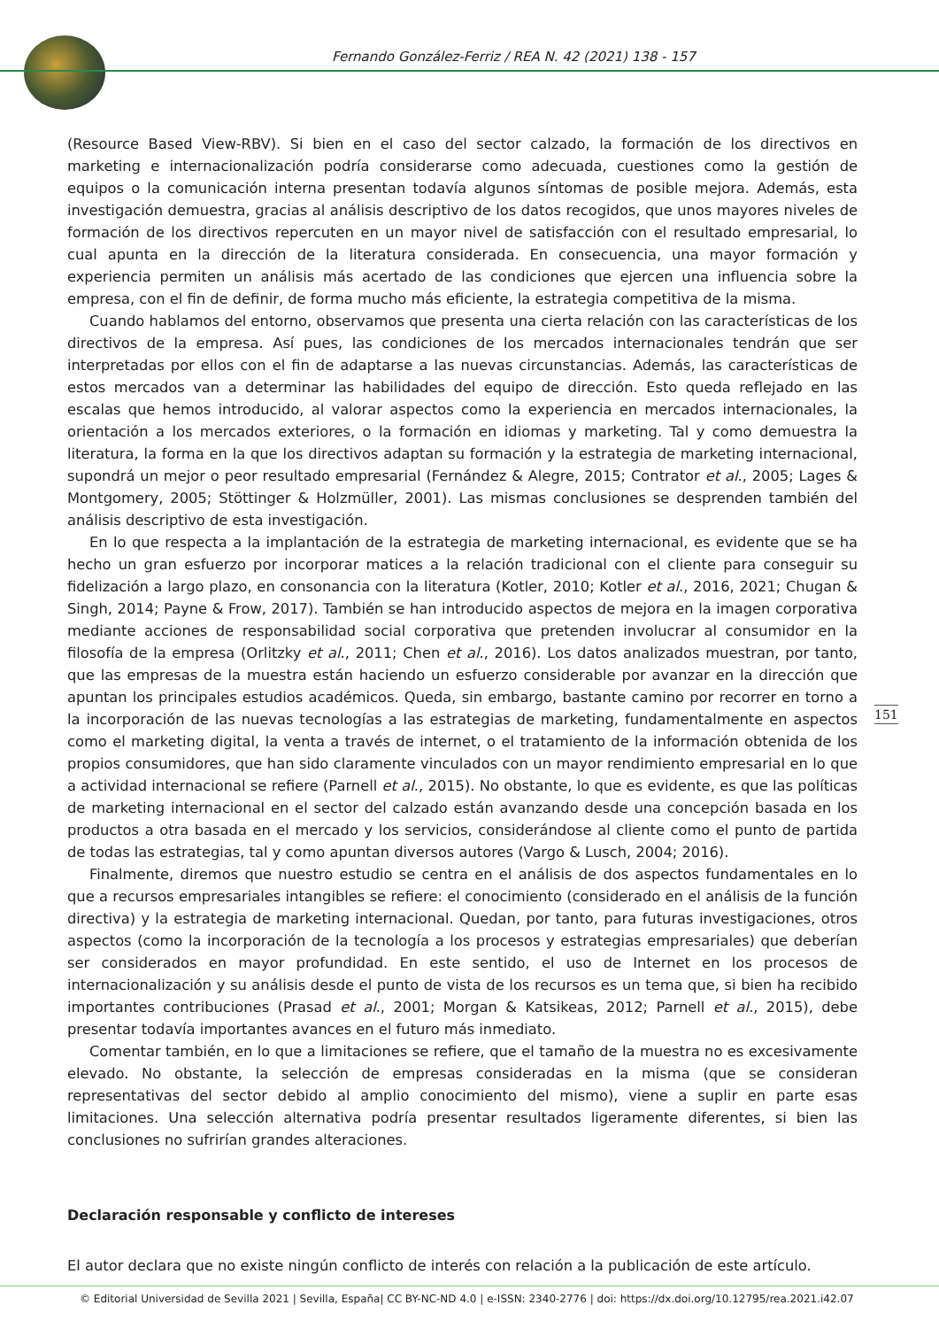Fernando González-Ferriz / REA N. 42 (2021) 138 - 157
(Resource Based View-RBV). Si bien en el caso del sector calzado, la formación de los directivos en marketing e internacionalización podría considerarse como adecuada, cuestiones como la gestión de equipos o la comunicación interna presentan todavía algunos síntomas de posible mejora. Además, esta investigación demuestra, gracias al análisis descriptivo de los datos recogidos, que unos mayores niveles de formación de los directivos repercuten en un mayor nivel de satisfacción con el resultado empresarial, lo cual apunta en la dirección de la literatura considerada. En consecuencia, una mayor formación y experiencia permiten un análisis más acertado de las condiciones que ejercen una influencia sobre la empresa, con el fin de definir, de forma mucho más eficiente, la estrategia competitiva de la misma.
Cuando hablamos del entorno, observamos que presenta una cierta relación con las características de los directivos de la empresa. Así pues, las condiciones de los mercados internacionales tendrán que ser interpretadas por ellos con el fin de adaptarse a las nuevas circunstancias. Además, las características de estos mercados van a determinar las habilidades del equipo de dirección. Esto queda reflejado en las escalas que hemos introducido, al valorar aspectos como la experiencia en mercados internacionales, la orientación a los mercados exteriores, o la formación en idiomas y marketing. Tal y como demuestra la literatura, la forma en la que los directivos adaptan su formación y la estrategia de marketing internacional, supondrá un mejor o peor resultado empresarial (Fernández & Alegre, 2015; Contrator et al., 2005; Lages & Montgomery, 2005; Stöttinger & Holzmüller, 2001). Las mismas conclusiones se desprenden también del análisis descriptivo de esta investigación.
En lo que respecta a la implantación de la estrategia de marketing internacional, es evidente que se ha hecho un gran esfuerzo por incorporar matices a la relación tradicional con el cliente para conseguir su fidelización a largo plazo, en consonancia con la literatura (Kotler, 2010; Kotler et al., 2016, 2021; Chugan & Singh, 2014; Payne & Frow, 2017). También se han introducido aspectos de mejora en la imagen corporativa mediante acciones de responsabilidad social corporativa que pretenden involucrar al consumidor en la filosofía de la empresa (Orlitzky et al., 2011; Chen et al., 2016). Los datos analizados muestran, por tanto, que las empresas de la muestra están haciendo un esfuerzo considerable por avanzar en la dirección que apuntan los principales estudios académicos. Queda, sin embargo, bastante camino por recorrer en torno a la incorporación de las nuevas tecnologías a las estrategias de marketing, fundamentalmente en aspectos como el marketing digital, la venta a través de internet, o el tratamiento de la información obtenida de los propios consumidores, que han sido claramente vinculados con un mayor rendimiento empresarial en lo que a actividad internacional se refiere (Parnell et al., 2015). No obstante, lo que es evidente, es que las políticas de marketing internacional en el sector del calzado están avanzando desde una concepción basada en los productos a otra basada en el mercado y los servicios, considerándose al cliente como el punto de partida de todas las estrategias, tal y como apuntan diversos autores (Vargo & Lusch, 2004; 2016).
Finalmente, diremos que nuestro estudio se centra en el análisis de dos aspectos fundamentales en lo que a recursos empresariales intangibles se refiere: el conocimiento (considerado en el análisis de la función directiva) y la estrategia de marketing internacional. Quedan, por tanto, para futuras investigaciones, otros aspectos (como la incorporación de la tecnología a los procesos y estrategias empresariales) que deberían ser considerados en mayor profundidad. En este sentido, el uso de Internet en los procesos de internacionalización y su análisis desde el punto de vista de los recursos es un tema que, si bien ha recibido importantes contribuciones (Prasad et al., 2001; Morgan & Katsikeas, 2012; Parnell et al., 2015), debe presentar todavía importantes avances en el futuro más inmediato.
Comentar también, en lo que a limitaciones se refiere, que el tamaño de la muestra no es excesivamente elevado. No obstante, la selección de empresas consideradas en la misma (que se consideran representativas del sector debido al amplio conocimiento del mismo), viene a suplir en parte esas limitaciones. Una selección alternativa podría presentar resultados ligeramente diferentes, si bien las conclusiones no sufrirían grandes alteraciones.
Declaración responsable y conflicto de intereses
El autor declara que no existe ningún conflicto de interés con relación a la publicación de este artículo.
151
© Editorial Universidad de Sevilla 2021 | Sevilla, España| CC BY-NC-ND 4.0 | e-ISSN: 2340-2776 | doi: https://dx.doi.org/10.12795/rea.2021.i42.07